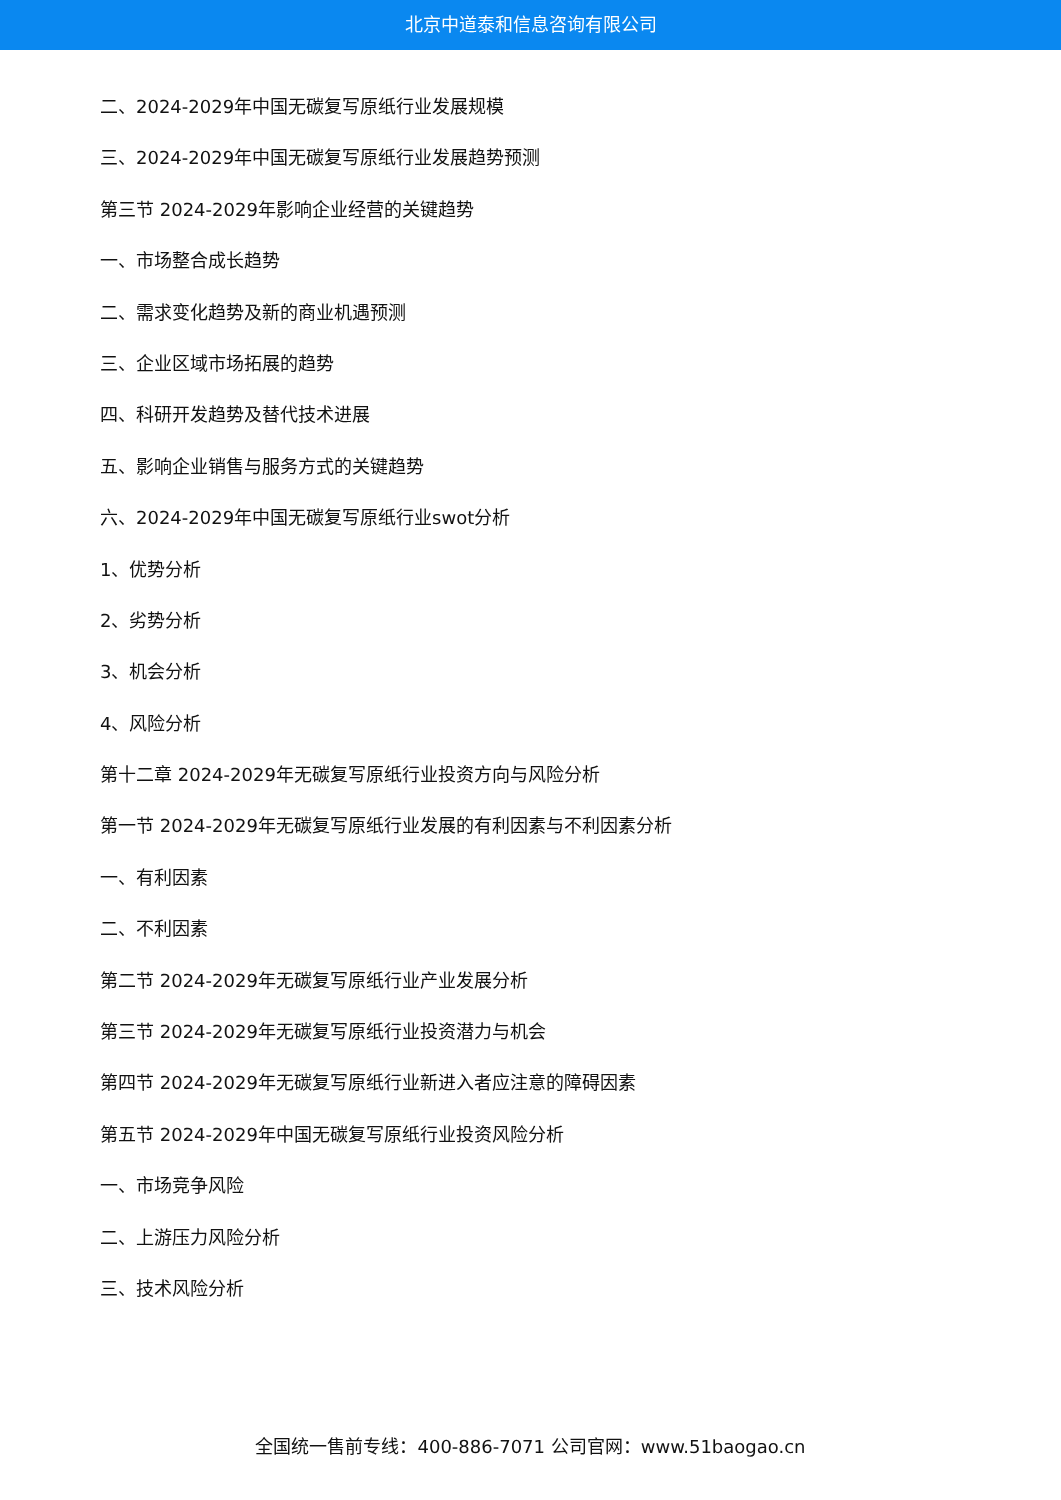北京中道泰和信息咨询有限公司
二、2024-2029年中国无碳复写原纸行业发展规模
三、2024-2029年中国无碳复写原纸行业发展趋势预测
第三节 2024-2029年影响企业经营的关键趋势
一、市场整合成长趋势
二、需求变化趋势及新的商业机遇预测
三、企业区域市场拓展的趋势
四、科研开发趋势及替代技术进展
五、影响企业销售与服务方式的关键趋势
六、2024-2029年中国无碳复写原纸行业swot分析
1、优势分析
2、劣势分析
3、机会分析
4、风险分析
第十二章 2024-2029年无碳复写原纸行业投资方向与风险分析
第一节 2024-2029年无碳复写原纸行业发展的有利因素与不利因素分析
一、有利因素
二、不利因素
第二节 2024-2029年无碳复写原纸行业产业发展分析
第三节 2024-2029年无碳复写原纸行业投资潜力与机会
第四节 2024-2029年无碳复写原纸行业新进入者应注意的障碍因素
第五节 2024-2029年中国无碳复写原纸行业投资风险分析
一、市场竞争风险
二、上游压力风险分析
三、技术风险分析
全国统一售前专线：400-886-7071 公司官网：www.51baogao.cn